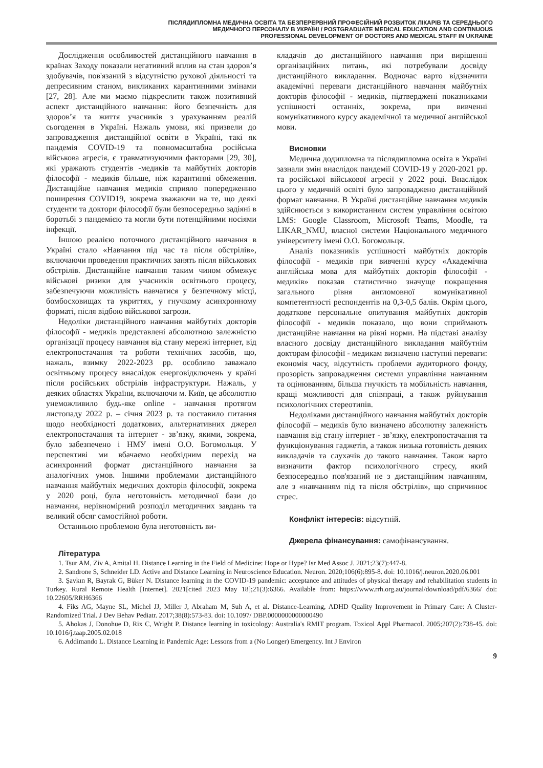ПІСЛЯДИПЛОМНА МЕДИЧНА ОСВІТА ТА БЕЗПЕРЕРВНИЙ ПРОФЕСІЙНИЙ РОЗВИТОК ЛІКАРІВ ТА СЕРЕДНЬОГО
МЕДИЧНОГО ПЕРСОНАЛУ В УКРАЇНІ / POSTGRADUATE MEDICAL EDUCATION AND CONTINUOUS
PROFESSIONAL DEVELOPMENT OF DOCTORS AND MEDICAL STAFF IN UKRAINE
Дослідження особливостей дистанційного навчання в країнах Заходу показали негативний вплив на стан здоров’я здобувачів, пов'язаний з відсутністю рухової діяльності та депресивним станом, викликаних карантинними змінами [27, 28]. Але ми маємо підкреслити також позитивний аспект дистанційного навчання: його безпечність для здоров’я та життя учасників з урахуванням реалій сьогодення в Україні. Нажаль умови, які призвели до запровадження дистанційної освіти в Україні, такі як пандемія COVID-19 та повномасштабна російська військова агресія, є травматизуючими факторами [29, 30], які уражають студентів -медиків та майбутніх докторів філософії - медиків більше, ніж карантинні обмеження. Дистанційне навчання медиків сприяло попередженню поширення COVID19, зокрема зважаючи на те, що деякі студенти та доктори філософії були безпосередньо задіяні в боротьбі з пандемією та могли бути потенційними носіями інфекції.
Іншою реалією поточного дистанційного навчання в Україні стало «Навчання під час та після обстрілів», включаючи проведення практичних занять після військових обстрілів. Дистанційне навчання таким чином обмежує військові ризики для учасників освітнього процесу, забезпечуючи можливість навчатися у безпечному місці, бомбосховищах та укриттях, у гнучкому асинхронному форматі, після відбою військової загрози.
Недоліки дистанційного навчання майбутніх докторів філософії - медиків представлені абсолютною залежністю організації процесу навчання від стану мережі інтернет, від електропостачання та роботи технічних засобів, що, нажаль, взимку 2022-2023 рр. особливо заважало освітньому процесу внаслідок енерговідключень у країні після російських обстрілів інфраструктури. Нажаль, у деяких областях України, включаючи м. Київ, це абсолютно унеможливило будь-яке online - навчання протягом листопаду 2022 р. – січня 2023 р. та поставило питання щодо необхідності додаткових, альтернативних джерел електропостачання та інтернет - зв’язку, якими, зокрема, було забезпечено і НМУ імені О.О. Богомольця. У перспективі ми вбачаємо необхідним перехід на асинхронний формат дистанційного навчання за аналогічних умов. Іншими проблемами дистанційного навчання майбутніх медичних докторів філософії, зокрема у 2020 році, була неготовність методичної бази до навчання, нерівномірний розподіл методичних завдань та великий обсяг самостійної роботи.
Останньою проблемою була неготовність ви-
кладачів до дистанційного навчання при вирішенні організаційних питань, які потребували досвіду дистанційного викладання. Водночас варто відзначити академічні переваги дистанційного навчання майбутніх докторів філософії - медиків, підтверджені показниками успішності останніх, зокрема, при вивченні комунікативного курсу академічної та медичної англійської мови.
Висновки
Медична додипломна та післядипломна освіта в Україні зазнали змін внаслідок пандемії COVID-19 у 2020-2021 рр. та російської військової агресії у 2022 році. Внаслідок цього у медичній освіті було запроваджено дистанційний формат навчання. В Україні дистанційне навчання медиків здійснюється з використанням систем управління освітою LMS: Google Classroom, Microsoft Teams, Moodle, та LIKAR_NMU, власної системи Національного медичного університету імені О.О. Богомольця.
Аналіз показників успішності майбутніх докторів філософії - медиків при вивченні курсу «Академічна англійська мова для майбутніх докторів філософії - медиків» показав статистично значуще покращення загального рівня англомовної комунікативної компетентності респондентів на 0,3-0,5 балів. Окрім цього, додаткове персональне опитування майбутніх докторів філософії - медиків показало, що вони сприймають дистанційне навчання на рівні норми. На підставі аналізу власного досвіду дистанційного викладання майбутнім докторам філософії - медикам визначено наступні переваги: економія часу, відсутність проблеми аудиторного фонду, прозорість запровадження системи управління навчанням та оцінюванням, більша гнучкість та мобільність навчання, кращі можливості для співпраці, а також руйнування психологічних стереотипів.
Недоліками дистанційного навчання майбутніх докторів філософії – медиків було визначено абсолютну залежність навчання від стану інтернет - зв’язку, електропостачання та функціонування гаджетів, а також низька готовність деяких викладачів та слухачів до такого навчання. Також варто визначити фактор психологічного стресу, який безпосередньо пов'язаний не з дистанційним навчанням, але з «навчанням під та після обстрілів», що спричинює стрес.
Конфлікт інтересів: відсутній.
Джерела фінансування: самофінансування.
Література
1. Tsur AM, Ziv A, Amital H. Distance Learning in the Field of Medicine: Hope or Hype? Isr Med Assoc J. 2021;23(7):447-8.
2. Sandrone S, Schneider LD. Active and Distance Learning in Neuroscience Education. Neuron. 2020;106(6):895-8. doi: 10.1016/j.neuron.2020.06.001
3. Şavkın R, Bayrak G, Büker N. Distance learning in the COVID-19 pandemic: acceptance and attitudes of physical therapy and rehabilitation students in Turkey. Rural Remote Health [Internet]. 2021[cited 2023 May 18];21(3):6366. Available from: https://www.rrh.org.au/journal/download/pdf/6366/ doi: 10.22605/RRH6366
4. Fiks AG, Mayne SL, Michel JJ, Miller J, Abraham M, Suh A, et al. Distance-Learning, ADHD Quality Improvement in Primary Care: A Cluster-Randomized Trial. J Dev Behav Pediatr. 2017;38(8):573-83. doi: 10.1097/ DBP.0000000000000490
5. Ahokas J, Donohue D, Rix C, Wright P. Distance learning in toxicology: Australia's RMIT program. Toxicol Appl Pharmacol. 2005;207(2):738-45. doi: 10.1016/j.taap.2005.02.018
6. Addimando L. Distance Learning in Pandemic Age: Lessons from a (No Longer) Emergency. Int J Environ
9